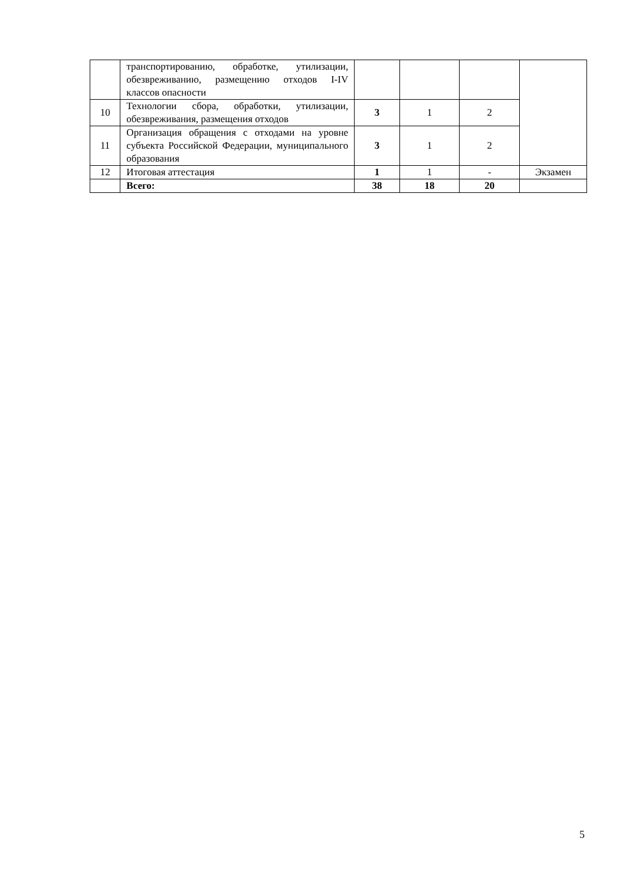| | транспортированию, обработке, утилизации, обезвреживанию, размещению отходов I-IV классов опасности | | | | |
| 10 | Технологии сбора, обработки, утилизации, обезвреживания, размещения отходов | 3 | 1 | 2 | |
| 11 | Организация обращения с отходами на уровне субъекта Российской Федерации, муниципального образования | 3 | 1 | 2 | |
| 12 | Итоговая аттестация | 1 | 1 | - | Экзамен |
| | Всего: | 38 | 18 | 20 | |
5